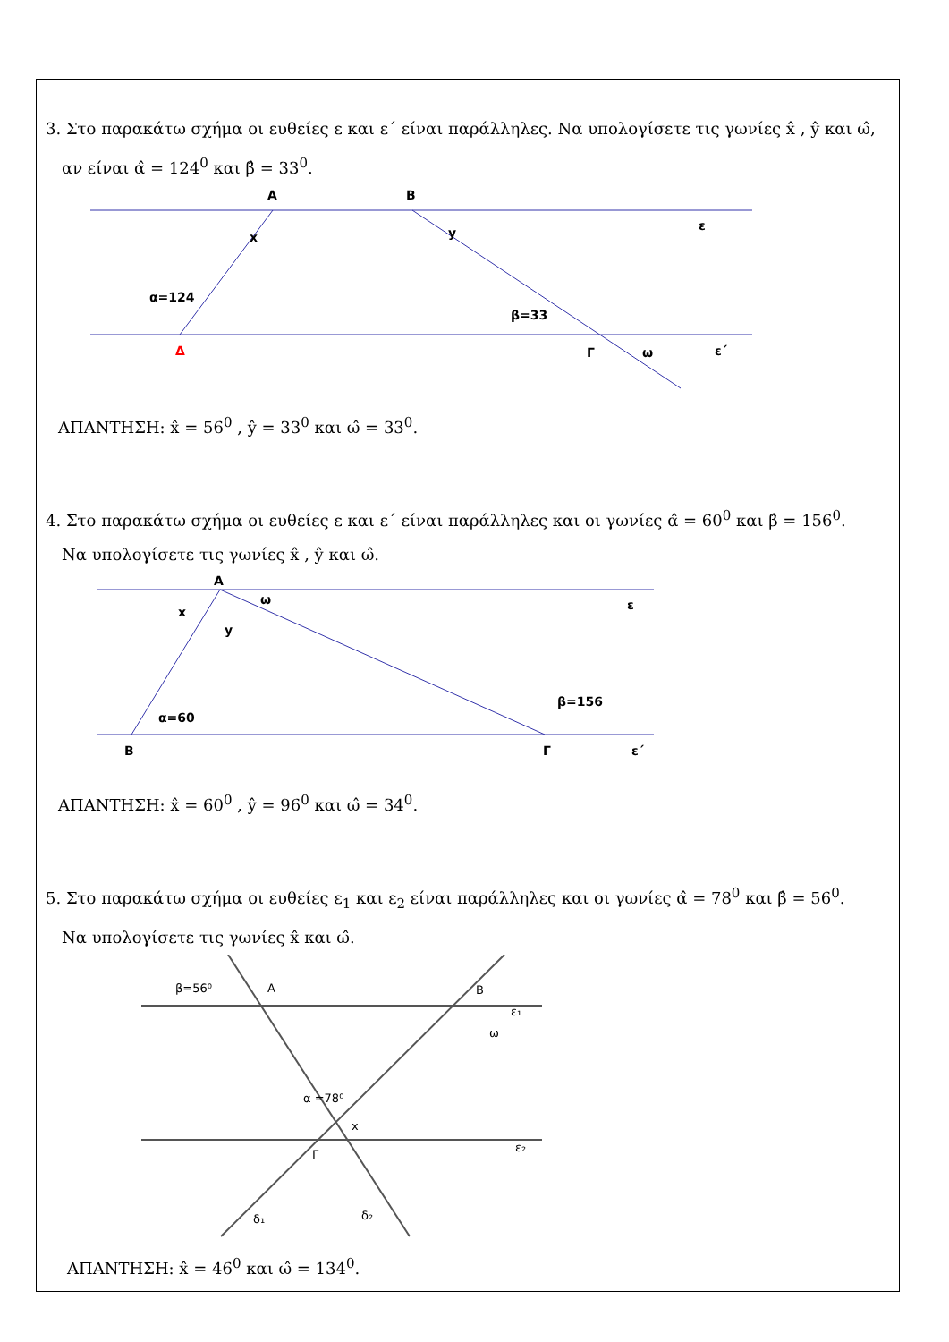3. Στο παρακάτω σχήμα οι ευθείες ε και ε΄ είναι παράλληλες. Να υπολογίσετε τις γωνίες x̂ , ŷ και ω̂,
αν είναι α̂ = 124<sup>0</sup> και β̂ = 33<sup>0</sup>.
A
B
x
y
ε
α=124
β=33
Δ
Γ
ω
ε΄
ΑΠΑΝΤΗΣΗ: x̂ = 56<sup>0</sup> , ŷ = 33<sup>0</sup> και ω̂ = 33<sup>0</sup>.
4. Στο παρακάτω σχήμα οι ευθείες ε και ε΄ είναι παράλληλες και οι γωνίες α̂ = 60<sup>0</sup> και β̂ = 156<sup>0</sup>.
Να υπολογίσετε τις γωνίες x̂ , ŷ και ω̂.
A
x
y
ω
ε
α=60
β=156
B
Γ
ε΄
ΑΠΑΝΤΗΣΗ: x̂ = 60<sup>0</sup> , ŷ = 96<sup>0</sup> και ω̂ = 34<sup>0</sup>.
5. Στο παρακάτω σχήμα οι ευθείες ε<sub>1</sub> και ε<sub>2</sub> είναι παράλληλες και οι γωνίες α̂ = 78<sup>0</sup> και β̂ = 56<sup>0</sup>.
Να υπολογίσετε τις γωνίες x̂ και ω̂.
β=56⁰
A
B
ε₁
ω
α =78⁰
x
ε₂
Γ
δ₁
δ₂
ΑΠΑΝΤΗΣΗ: x̂ = 46<sup>0</sup> και ω̂ = 134<sup>0</sup>.